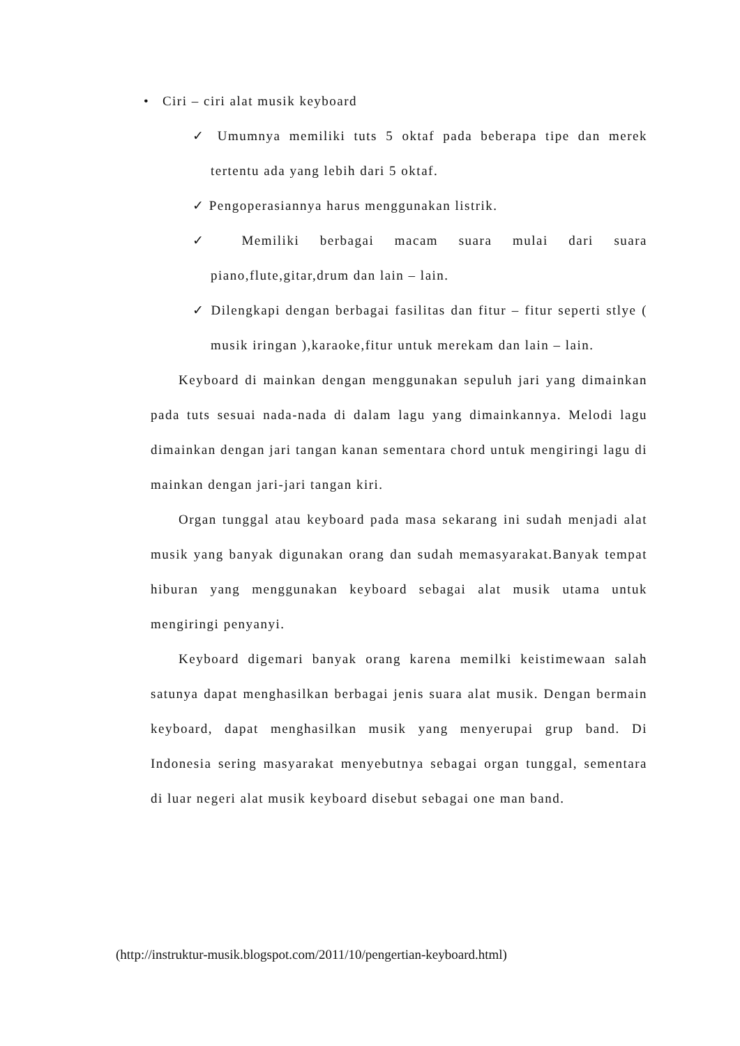• Ciri – ciri alat musik keyboard
✓ Umumnya memiliki tuts 5 oktaf pada beberapa tipe dan merek tertentu ada yang lebih dari 5 oktaf.
✓ Pengoperasiannya harus menggunakan listrik.
✓ Memiliki berbagai macam suara mulai dari suara piano,flute,gitar,drum dan lain – lain.
✓ Dilengkapi dengan berbagai fasilitas dan fitur – fitur seperti stlye ( musik iringan ),karaoke,fitur untuk merekam dan lain – lain.
Keyboard di mainkan dengan menggunakan sepuluh jari yang dimainkan pada tuts sesuai nada-nada di dalam lagu yang dimainkannya. Melodi lagu dimainkan dengan jari tangan kanan sementara chord untuk mengiringi lagu di mainkan dengan jari-jari tangan kiri.
Organ tunggal atau keyboard pada masa sekarang ini sudah menjadi alat musik yang banyak digunakan orang dan sudah memasyarakat.Banyak tempat hiburan yang menggunakan keyboard sebagai alat musik utama untuk mengiringi penyanyi.
Keyboard digemari banyak orang karena memilki keistimewaan salah satunya dapat menghasilkan berbagai jenis suara alat musik. Dengan bermain keyboard, dapat menghasilkan musik yang menyerupai grup band. Di Indonesia sering masyarakat menyebutnya sebagai organ tunggal, sementara di luar negeri alat musik keyboard disebut sebagai one man band.
(http://instruktur-musik.blogspot.com/2011/10/pengertian-keyboard.html)